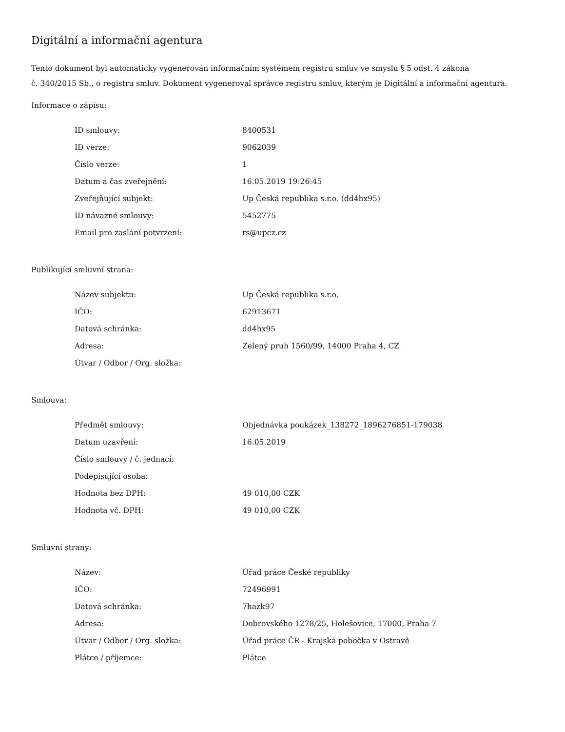Digitální a informační agentura
Tento dokument byl automaticky vygenerován informačním systémem registru smluv ve smyslu § 5 odst. 4 zákona
č. 340/2015 Sb., o registru smluv. Dokument vygeneroval správce registru smluv, kterým je Digitální a informační agentura.
Informace o zápisu:
| ID smlouvy: | 8400531 |
| ID verze: | 9062039 |
| Číslo verze: | 1 |
| Datum a čas zveřejnění: | 16.05.2019 19:26:45 |
| Zveřejňující subjekt: | Up Česká republika s.r.o. (dd4hx95) |
| ID návazné smlouvy: | 5452775 |
| Email pro zaslání potvrzení: | rs@upcz.cz |
Publikující smluvní strana:
| Název subjektu: | Up Česká republika s.r.o. |
| IČO: | 62913671 |
| Datová schránka: | dd4hx95 |
| Adresa: | Zelený pruh 1560/99, 14000 Praha 4, CZ |
| Útvar / Odbor / Org. složka: | |
Smlouva:
| Předmět smlouvy: | Objednávka poukázek_138272_1896276851-179038 |
| Datum uzavření: | 16.05.2019 |
| Číslo smlouvy / č. jednací: | |
| Podepisující osoba: | |
| Hodnota bez DPH: | 49 010,00 CZK |
| Hodnota vč. DPH: | 49 010,00 CZK |
Smluvní strany:
| Název: | Úřad práce České republiky |
| IČO: | 72496991 |
| Datová schránka: | 7hazk97 |
| Adresa: | Dobrovského 1278/25, Holešovice, 17000, Praha 7 |
| Útvar / Odbor / Org. složka: | Úřad práce ČR - Krajská pobočka v Ostravě |
| Plátce / příjemce: | Plátce |